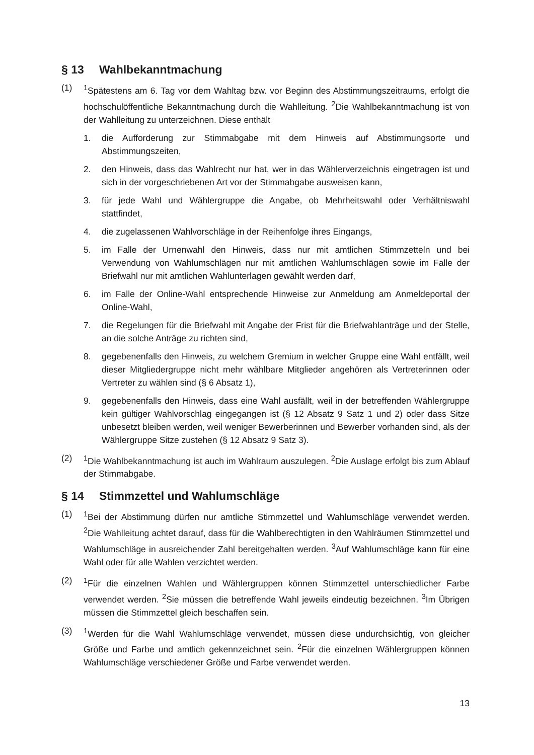§ 13 Wahlbekanntmachung
(1) <sup>1</sup> Spätestens am 6. Tag vor dem Wahltag bzw. vor Beginn des Abstimmungszeitraums, erfolgt die hochschulöffentliche Bekanntmachung durch die Wahlleitung. <sup>2</sup>Die Wahlbekanntmachung ist von der Wahlleitung zu unterzeichnen. Diese enthält
1. die Aufforderung zur Stimmabgabe mit dem Hinweis auf Abstimmungsorte und Abstimmungszeiten,
2. den Hinweis, dass das Wahlrecht nur hat, wer in das Wählerverzeichnis eingetragen ist und sich in der vorgeschriebenen Art vor der Stimmabgabe ausweisen kann,
3. für jede Wahl und Wählergruppe die Angabe, ob Mehrheitswahl oder Verhältniswahl stattfindet,
4. die zugelassenen Wahlvorschläge in der Reihenfolge ihres Eingangs,
5. im Falle der Urnenwahl den Hinweis, dass nur mit amtlichen Stimmzetteln und bei Verwendung von Wahlumschlägen nur mit amtlichen Wahlumschlägen sowie im Falle der Briefwahl nur mit amtlichen Wahlunterlagen gewählt werden darf,
6. im Falle der Online-Wahl entsprechende Hinweise zur Anmeldung am Anmeldeportal der Online-Wahl,
7. die Regelungen für die Briefwahl mit Angabe der Frist für die Briefwahlanträge und der Stelle, an die solche Anträge zu richten sind,
8. gegebenenfalls den Hinweis, zu welchem Gremium in welcher Gruppe eine Wahl entfällt, weil dieser Mitgliedergruppe nicht mehr wählbare Mitglieder angehören als Vertreterinnen oder Vertreter zu wählen sind (§ 6 Absatz 1),
9. gegebenenfalls den Hinweis, dass eine Wahl ausfällt, weil in der betreffenden Wählergruppe kein gültiger Wahlvorschlag eingegangen ist (§ 12 Absatz 9 Satz 1 und 2) oder dass Sitze unbesetzt bleiben werden, weil weniger Bewerberinnen und Bewerber vorhanden sind, als der Wählergruppe Sitze zustehen (§ 12 Absatz 9 Satz 3).
(2) <sup>1</sup> Die Wahlbekanntmachung ist auch im Wahlraum auszulegen. <sup>2</sup>Die Auslage erfolgt bis zum Ablauf der Stimmabgabe.
§ 14 Stimmzettel und Wahlumschläge
(1) <sup>1</sup> Bei der Abstimmung dürfen nur amtliche Stimmzettel und Wahlumschläge verwendet werden. <sup>2</sup>Die Wahlleitung achtet darauf, dass für die Wahlberechtigten in den Wahlräumen Stimmzettel und Wahlumschläge in ausreichender Zahl bereitgehalten werden. <sup>3</sup>Auf Wahlumschläge kann für eine Wahl oder für alle Wahlen verzichtet werden.
(2) <sup>1</sup> Für die einzelnen Wahlen und Wählergruppen können Stimmzettel unterschiedlicher Farbe verwendet werden. <sup>2</sup>Sie müssen die betreffende Wahl jeweils eindeutig bezeichnen. <sup>3</sup>Im Übrigen müssen die Stimmzettel gleich beschaffen sein.
(3) <sup>1</sup> Werden für die Wahl Wahlumschläge verwendet, müssen diese undurchsichtig, von gleicher Größe und Farbe und amtlich gekennzeichnet sein. <sup>2</sup>Für die einzelnen Wählergruppen können Wahlumschläge verschiedener Größe und Farbe verwendet werden.
13